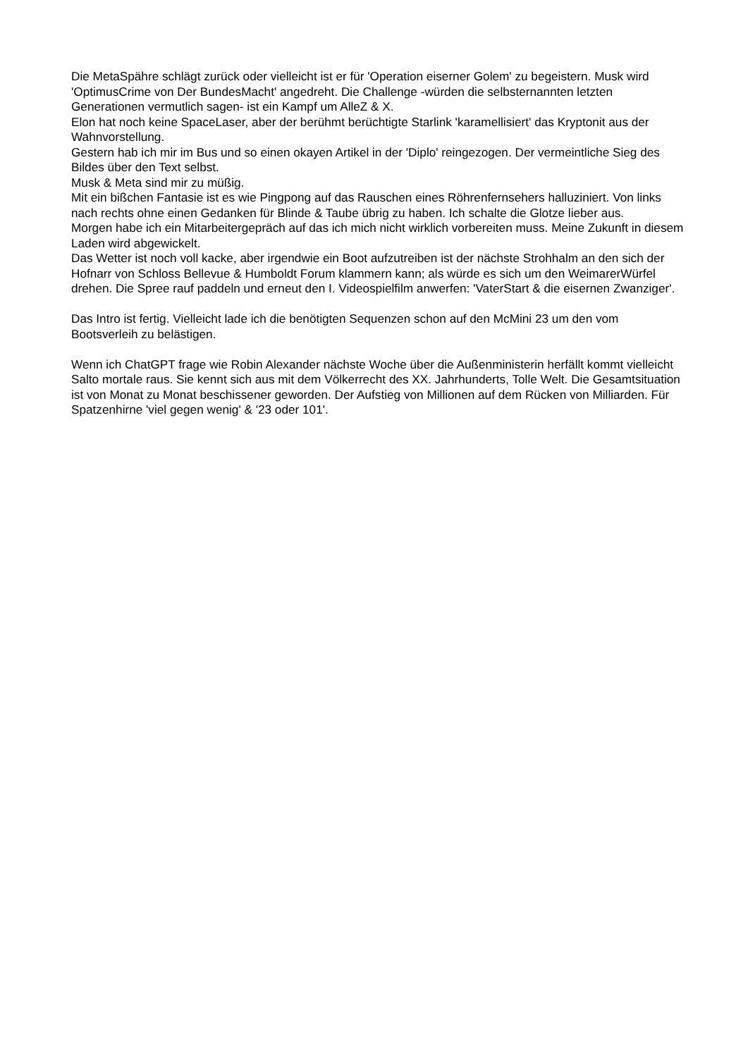Die MetaSpähre schlägt zurück oder vielleicht ist er für 'Operation eiserner Golem' zu begeistern. Musk wird 'OptimusCrime von Der BundesMacht' angedreht. Die Challenge -würden die selbsternannten letzten Generationen vermutlich sagen- ist ein Kampf um AlleZ & X.
Elon hat noch keine SpaceLaser, aber der berühmt berüchtigte Starlink 'karamellisiert' das Kryptonit aus der Wahnvorstellung.
Gestern hab ich mir im Bus und so einen okayen Artikel in der 'Diplo' reingezogen. Der vermeintliche Sieg des Bildes über den Text selbst.
Musk & Meta sind mir zu müßig.
Mit ein bißchen Fantasie ist es wie Pingpong auf das Rauschen eines Röhrenfernsehers halluziniert. Von links nach rechts ohne einen Gedanken für Blinde & Taube übrig zu haben. Ich schalte die Glotze lieber aus.
Morgen habe ich ein Mitarbeitergepräch auf das ich mich nicht wirklich vorbereiten muss. Meine Zukunft in diesem Laden wird abgewickelt.
Das Wetter ist noch voll kacke, aber irgendwie ein Boot aufzutreiben ist der nächste Strohhalm an den sich der Hofnarr von Schloss Bellevue & Humboldt Forum klammern kann; als würde es sich um den WeimarerWürfel drehen. Die Spree rauf paddeln und erneut den I. Videospielfilm anwerfen: 'VaterStart & die eisernen Zwanziger'.
Das Intro ist fertig. Vielleicht lade ich die benötigten Sequenzen schon auf den McMini 23 um den vom Bootsverleih zu belästigen.
Wenn ich ChatGPT frage wie Robin Alexander nächste Woche über die Außenministerin herfällt kommt vielleicht Salto mortale raus. Sie kennt sich aus mit dem Völkerrecht des XX. Jahrhunderts, Tolle Welt. Die Gesamtsituation ist von Monat zu Monat beschissener geworden. Der Aufstieg von Millionen auf dem Rücken von Milliarden. Für Spatzenhirne 'viel gegen wenig' & '23 oder 101'.